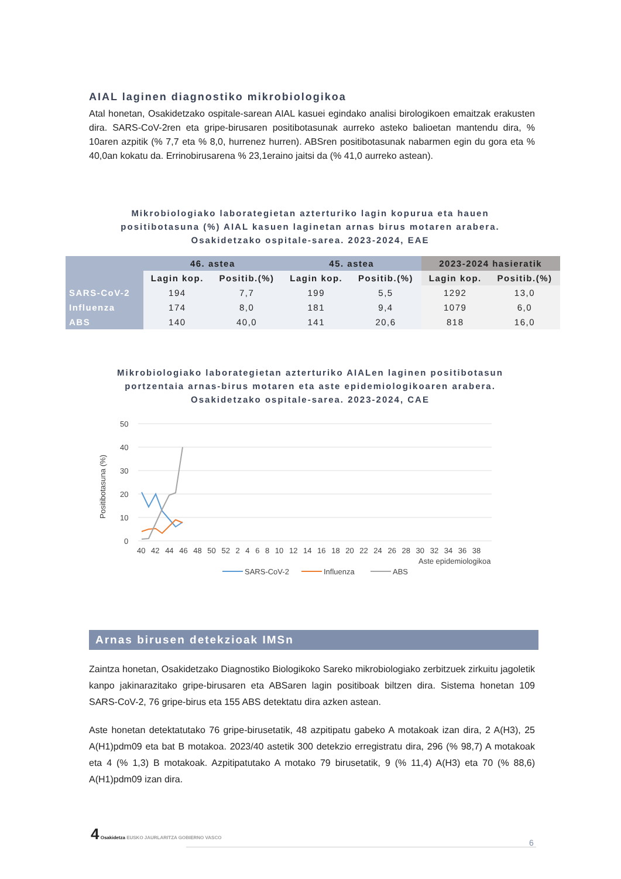AIAL laginen diagnostiko mikrobiologikoa
Atal honetan, Osakidetzako ospitale-sarean AIAL kasuei egindako analisi birologikoen emaitzak erakusten dira. SARS-CoV-2ren eta gripe-birusaren positibotasunak aurreko asteko balioetan mantendu dira, % 10aren azpitik (% 7,7 eta % 8,0, hurrenez hurren). ABSren positibotasunak nabarmen egin du gora eta % 40,0an kokatu da. Errinobirusarena % 23,1eraino jaitsi da (% 41,0 aurreko astean).
Mikrobiologiako laborategietan azterturiko lagin kopurua eta hauen positibotasuna (%) AIAL kasuen laginetan arnas birus motaren arabera. Osakidetzako ospitale-sarea. 2023-2024, EAE
| | 46. astea | | 45. astea | | 2023-2024 hasieratik | |
| --- | --- | --- | --- | --- | --- | --- |
| | Lagin kop. | Positib.(%) | Lagin kop. | Positib.(%) | Lagin kop. | Positib.(%) |
| SARS-CoV-2 | 194 | 7,7 | 199 | 5,5 | 1292 | 13,0 |
| Influenza | 174 | 8,0 | 181 | 9,4 | 1079 | 6,0 |
| ABS | 140 | 40,0 | 141 | 20,6 | 818 | 16,0 |
Mikrobiologiako laborategietan azterturiko AIALen laginen positibotasun portzentaia arnas-birus motaren eta aste epidemiologikoaren arabera. Osakidetzako ospitale-sarea. 2023-2024, CAE
50
40
30
20
10
0
Positibotasuna (%)
40 42 44 46 48 50 52 2 4 6 8 10 12 14 16 18 20 22 24 26 28 30 32 34 36 38
Aste epidemiologikoa
SARS-CoV-2
Influenza
ABS
Arnas birusen detekzioak IMSn
Zaintza honetan, Osakidetzako Diagnostiko Biologikoko Sareko mikrobiologiako zerbitzuek zirkuitu jagoletik kanpo jakinarazitako gripe-birusaren eta ABSaren lagin positiboak biltzen dira. Sistema honetan 109 SARS-CoV-2, 76 gripe-birus eta 155 ABS detektatu dira azken astean.
Aste honetan detektatutako 76 gripe-birusetatik, 48 azpitipatu gabeko A motakoak izan dira, 2 A(H3), 25 A(H1)pdm09 eta bat B motakoa. 2023/40 astetik 300 detekzio erregistratu dira, 296 (% 98,7) A motakoak eta 4 (% 1,3) B motakoak. Azpitipatutako A motako 79 birusetatik, 9 (% 11,4) A(H3) eta 70 (% 88,6) A(H1)pdm09 izan dira.
4 Osakidetza EUSKO JAURLARITZA GOBIERNO VASCO
6